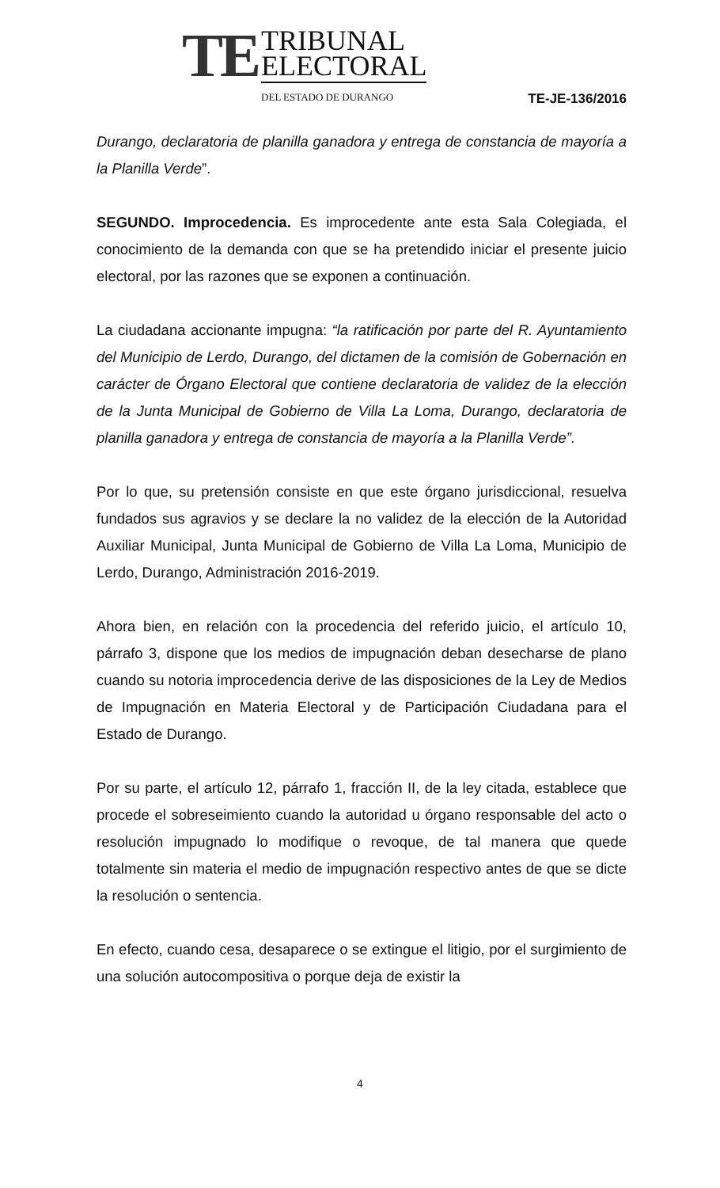TE
TRIBUNAL
ELECTORAL
DEL ESTADO DE DURANGO
TE-JE-136/2016
Durango, declaratoria de planilla ganadora y entrega de constancia de mayoría a la Planilla Verde”.
SEGUNDO. Improcedencia. Es improcedente ante esta Sala Colegiada, el conocimiento de la demanda con que se ha pretendido iniciar el presente juicio electoral, por las razones que se exponen a continuación.
La ciudadana accionante impugna: “la ratificación por parte del R. Ayuntamiento del Municipio de Lerdo, Durango, del dictamen de la comisión de Gobernación en carácter de Órgano Electoral que contiene declaratoria de validez de la elección de la Junta Municipal de Gobierno de Villa La Loma, Durango, declaratoria de planilla ganadora y entrega de constancia de mayoría a la Planilla Verde”.
Por lo que, su pretensión consiste en que este órgano jurisdiccional, resuelva fundados sus agravios y se declare la no validez de la elección de la Autoridad Auxiliar Municipal, Junta Municipal de Gobierno de Villa La Loma, Municipio de Lerdo, Durango, Administración 2016-2019.
Ahora bien, en relación con la procedencia del referido juicio, el artículo 10, párrafo 3, dispone que los medios de impugnación deban desecharse de plano cuando su notoria improcedencia derive de las disposiciones de la Ley de Medios de Impugnación en Materia Electoral y de Participación Ciudadana para el Estado de Durango.
Por su parte, el artículo 12, párrafo 1, fracción II, de la ley citada, establece que procede el sobreseimiento cuando la autoridad u órgano responsable del acto o resolución impugnado lo modifique o revoque, de tal manera que quede totalmente sin materia el medio de impugnación respectivo antes de que se dicte la resolución o sentencia.
En efecto, cuando cesa, desaparece o se extingue el litigio, por el surgimiento de una solución autocompositiva o porque deja de existir la
4